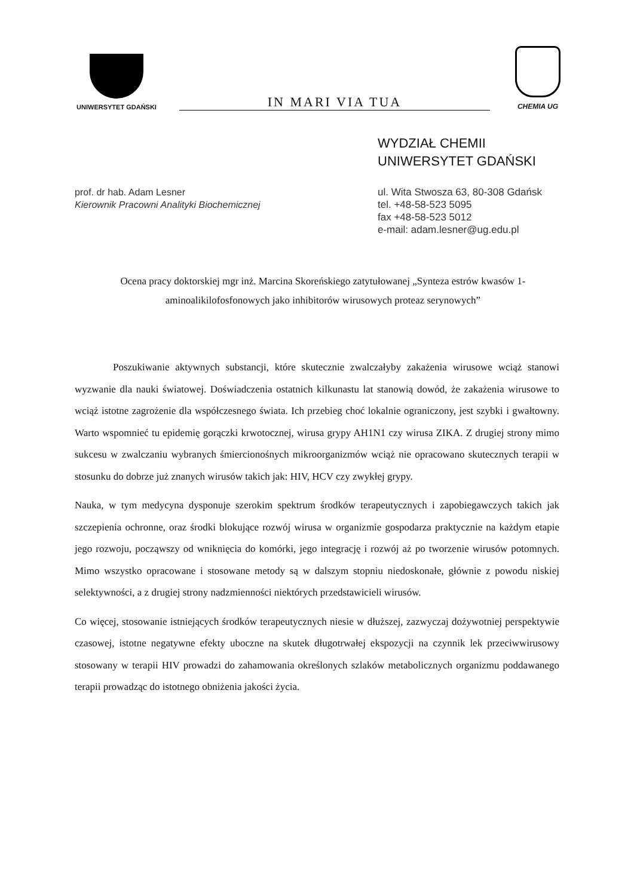UNIWERSYTET GDAŃSKI
IN MARI VIA TUA
CHEMIA UG
WYDZIAŁ CHEMII
UNIWERSYTET GDAŃSKI
prof. dr hab. Adam Lesner
Kierownik Pracowni Analityki Biochemicznej
ul. Wita Stwosza 63, 80-308 Gdańsk
tel. +48-58-523 5095
fax +48-58-523 5012
e-mail: adam.lesner@ug.edu.pl
Ocena pracy doktorskiej mgr inż. Marcina Skoreńskiego zatytułowanej „Synteza estrów kwasów 1-aminoalikilofosfonowych jako inhibitorów wirusowych proteaz serynowych”
Poszukiwanie aktywnych substancji, które skutecznie zwalczałyby zakażenia wirusowe wciąż stanowi wyzwanie dla nauki światowej. Doświadczenia ostatnich kilkunastu lat stanowią dowód, że zakażenia wirusowe to wciąż istotne zagrożenie dla współczesnego świata. Ich przebieg choć lokalnie ograniczony, jest szybki i gwałtowny. Warto wspomnieć tu epidemię gorączki krwotocznej, wirusa grypy AH1N1 czy wirusa ZIKA. Z drugiej strony mimo sukcesu w zwalczaniu wybranych śmiercionośnych mikroorganizmów wciąż nie opracowano skutecznych terapii w stosunku do dobrze już znanych wirusów takich jak: HIV, HCV czy zwykłej grypy.
Nauka, w tym medycyna dysponuje szerokim spektrum środków terapeutycznych i zapobiegawczych takich jak szczepienia ochronne, oraz środki blokujące rozwój wirusa w organizmie gospodarza praktycznie na każdym etapie jego rozwoju, począwszy od wniknięcia do komórki, jego integrację i rozwój aż po tworzenie wirusów potomnych. Mimo wszystko opracowane i stosowane metody są w dalszym stopniu niedoskonałe, głównie z powodu niskiej selektywności, a z drugiej strony nadzmienności niektórych przedstawicieli wirusów.
Co więcej, stosowanie istniejących środków terapeutycznych niesie w dłuższej, zazwyczaj dożywotniej perspektywie czasowej, istotne negatywne efekty uboczne na skutek długotrwałej ekspozycji na czynnik lek przeciwwirusowy stosowany w terapii HIV prowadzi do zahamowania określonych szlaków metabolicznych organizmu poddawanego terapii prowadząc do istotnego obniżenia jakości życia.